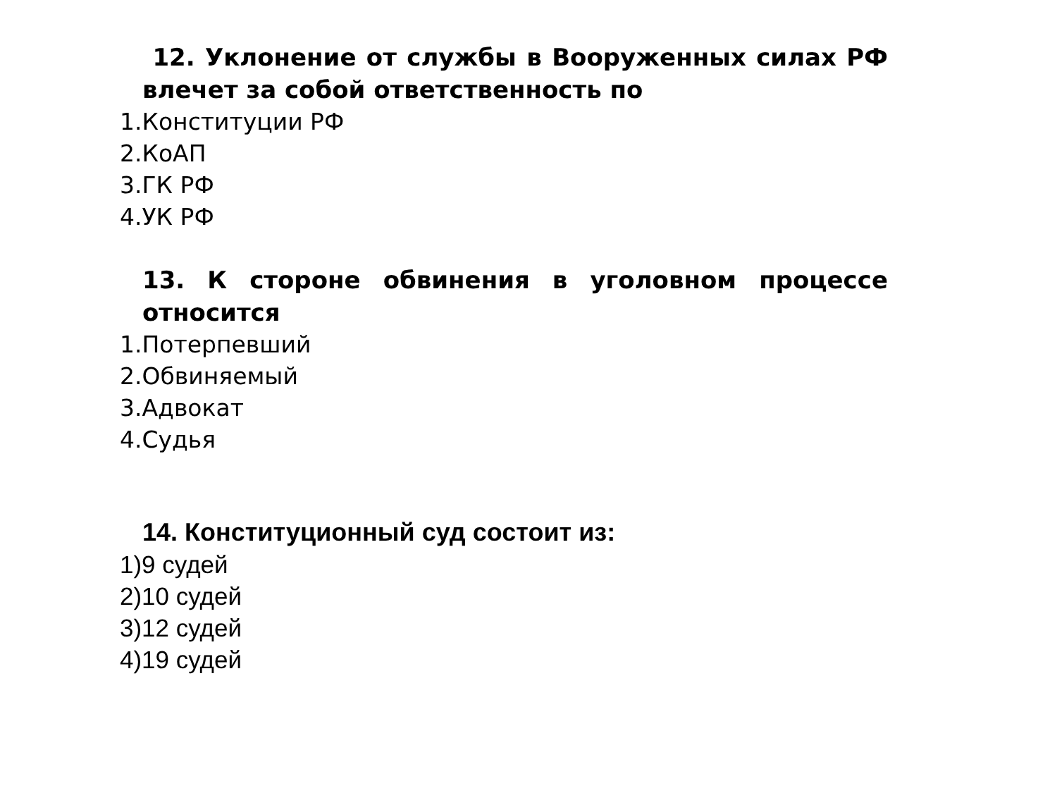12. Уклонение от службы в Вооруженных силах РФ влечет за собой ответственность по
1.Конституции РФ
2.КоАП
3.ГК РФ
4.УК РФ
13. К стороне обвинения в уголовном процессе относится
1.Потерпевший
2.Обвиняемый
3.Адвокат
4.Судья
14. Конституционный суд состоит из:
1)9 судей
2)10 судей
3)12 судей
4)19 судей